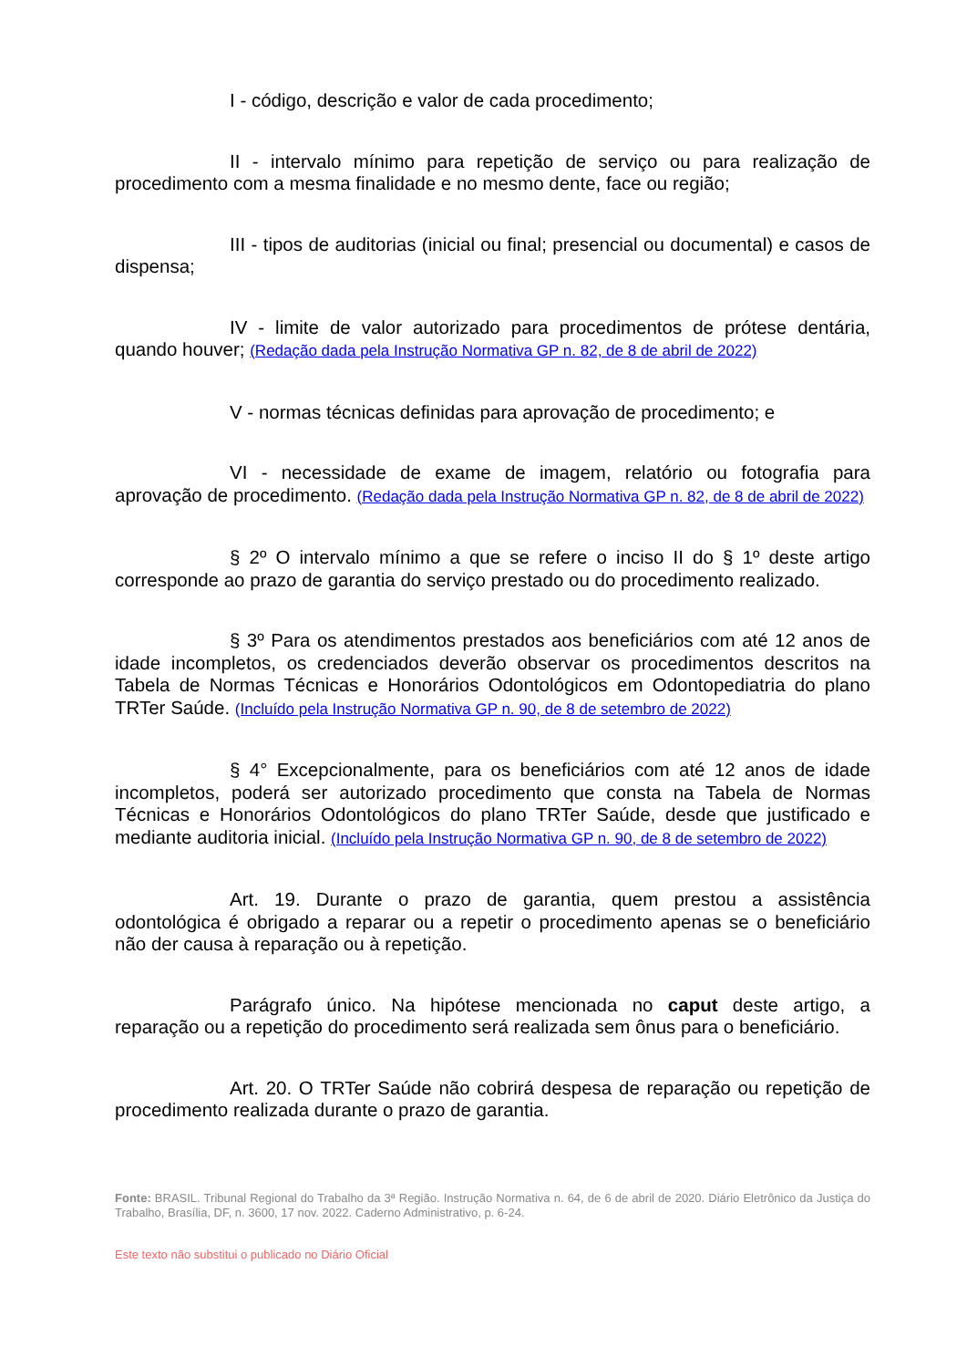I - código, descrição e valor de cada procedimento;
II - intervalo mínimo para repetição de serviço ou para realização de procedimento com a mesma finalidade e no mesmo dente, face ou região;
III - tipos de auditorias (inicial ou final; presencial ou documental) e casos de dispensa;
IV - limite de valor autorizado para procedimentos de prótese dentária, quando houver; (Redação dada pela Instrução Normativa GP n. 82, de 8 de abril de 2022)
V - normas técnicas definidas para aprovação de procedimento; e
VI - necessidade de exame de imagem, relatório ou fotografia para aprovação de procedimento. (Redação dada pela Instrução Normativa GP n. 82, de 8 de abril de 2022)
§ 2º O intervalo mínimo a que se refere o inciso II do § 1º deste artigo corresponde ao prazo de garantia do serviço prestado ou do procedimento realizado.
§ 3º Para os atendimentos prestados aos beneficiários com até 12 anos de idade incompletos, os credenciados deverão observar os procedimentos descritos na Tabela de Normas Técnicas e Honorários Odontológicos em Odontopediatria do plano TRTer Saúde. (Incluído pela Instrução Normativa GP n. 90, de 8 de setembro de 2022)
§ 4° Excepcionalmente, para os beneficiários com até 12 anos de idade incompletos, poderá ser autorizado procedimento que consta na Tabela de Normas Técnicas e Honorários Odontológicos do plano TRTer Saúde, desde que justificado e mediante auditoria inicial. (Incluído pela Instrução Normativa GP n. 90, de 8 de setembro de 2022)
Art. 19. Durante o prazo de garantia, quem prestou a assistência odontológica é obrigado a reparar ou a repetir o procedimento apenas se o beneficiário não der causa à reparação ou à repetição.
Parágrafo único. Na hipótese mencionada no caput deste artigo, a reparação ou a repetição do procedimento será realizada sem ônus para o beneficiário.
Art. 20. O TRTer Saúde não cobrirá despesa de reparação ou repetição de procedimento realizada durante o prazo de garantia.
Fonte: BRASIL. Tribunal Regional do Trabalho da 3ª Região. Instrução Normativa n. 64, de 6 de abril de 2020. Diário Eletrônico da Justiça do Trabalho, Brasília, DF, n. 3600, 17 nov. 2022. Caderno Administrativo, p. 6-24.
Este texto não substitui o publicado no Diário Oficial